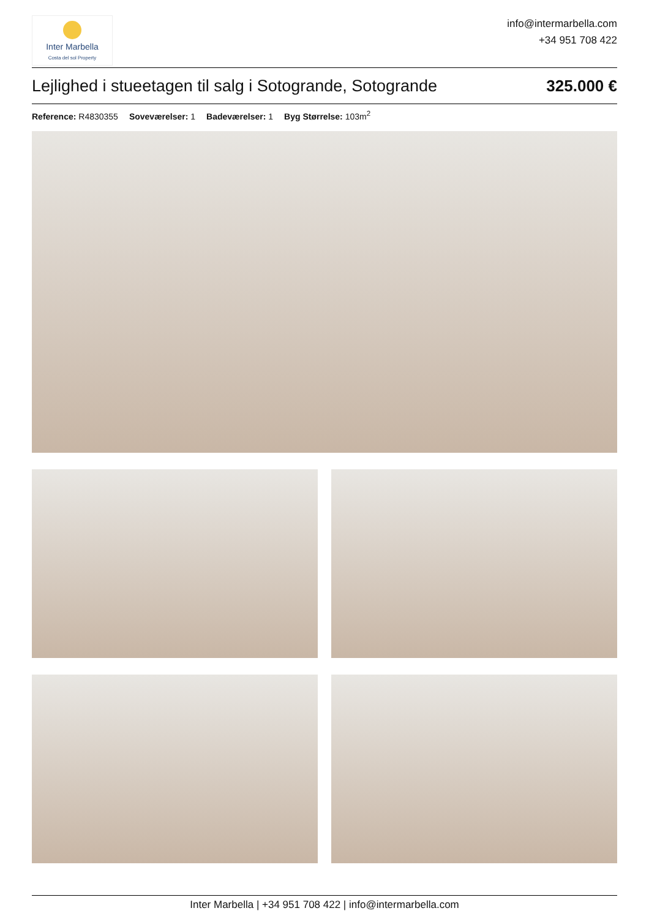Inter Marbella
Costa del sol Property
info@intermarbella.com
+34 951 708 422
Lejlighed i stueetagen til salg i Sotogrande, Sotogrande 325.000 €
Reference: R4830355 Soveværelser: 1 Badeværelser: 1 Byg Størrelse: 103m<sup>2</sup>
Inter Marbella | +34 951 708 422 | info@intermarbella.com